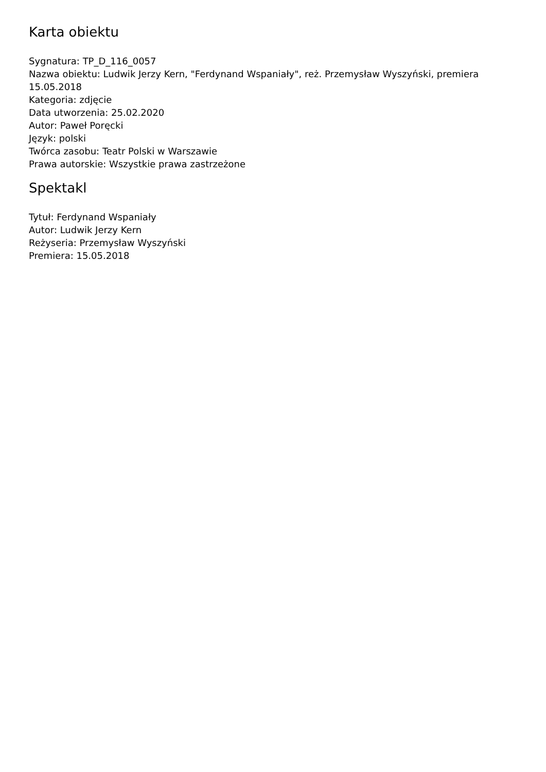Karta obiektu
Sygnatura: TP_D_116_0057
Nazwa obiektu: Ludwik Jerzy Kern, "Ferdynand Wspaniały", reż. Przemysław Wyszyński, premiera 15.05.2018
Kategoria: zdjęcie
Data utworzenia: 25.02.2020
Autor: Paweł Poręcki
Język: polski
Twórca zasobu: Teatr Polski w Warszawie
Prawa autorskie: Wszystkie prawa zastrzeżone
Spektakl
Tytuł: Ferdynand Wspaniały
Autor: Ludwik Jerzy Kern
Reżyseria: Przemysław Wyszyński
Premiera: 15.05.2018